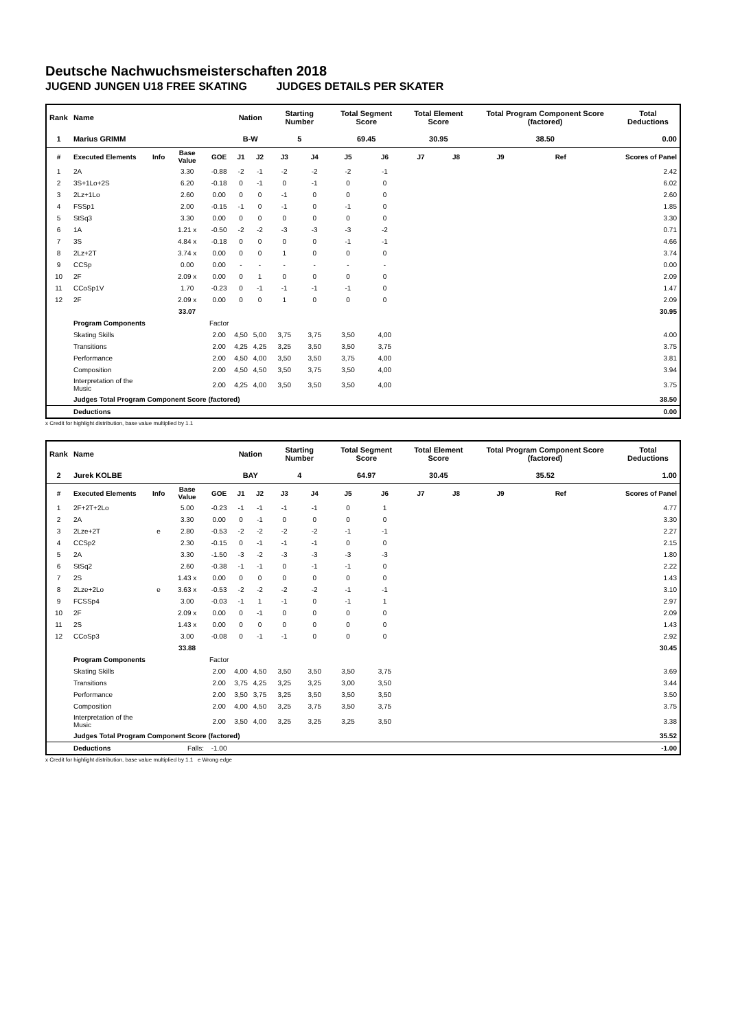Deutsche Nachwuchsmeisterschaften 2018
JUGEND JUNGEN U18 FREE SKATING JUDGES DETAILS PER SKATER
| Rank | Name | | | | Nation | | Starting Number | | Total Segment Score | | Total Element Score | | Total Program Component Score (factored) | | | Total Deductions |
| --- | --- | --- | --- | --- | --- | --- | --- | --- | --- | --- | --- | --- | --- | --- | --- | --- |
| 1 | Marius GRIMM | | | | B-W | | 5 | | 69.45 | | 30.95 | | 38.50 | | | 0.00 |
| # | Executed Elements | Info | Base Value | GOE | J1 | J2 | J3 | J4 | J5 | J6 | J7 | J8 | J9 | Ref | | Scores of Panel |
| 1 | 2A | | 3.30 | -0.88 | -2 | -1 | -2 | -2 | -2 | -1 | | | | | | 2.42 |
| 2 | 3S+1Lo+2S | | 6.20 | -0.18 | 0 | -1 | 0 | -1 | 0 | 0 | | | | | | 6.02 |
| 3 | 2Lz+1Lo | | 2.60 | 0.00 | 0 | 0 | -1 | 0 | 0 | 0 | | | | | | 2.60 |
| 4 | FSSp1 | | 2.00 | -0.15 | -1 | 0 | -1 | 0 | -1 | 0 | | | | | | 1.85 |
| 5 | StSq3 | | 3.30 | 0.00 | 0 | 0 | 0 | 0 | 0 | 0 | | | | | | 3.30 |
| 6 | 1A | | 1.21 x | -0.50 | -2 | -2 | -3 | -3 | -3 | -2 | | | | | | 0.71 |
| 7 | 3S | | 4.84 x | -0.18 | 0 | 0 | 0 | 0 | -1 | -1 | | | | | | 4.66 |
| 8 | 2Lz+2T | | 3.74 x | 0.00 | 0 | 0 | 1 | 0 | 0 | 0 | | | | | | 3.74 |
| 9 | CCSp | | 0.00 | 0.00 | - | - | - | - | - | - | | | | | | 0.00 |
| 10 | 2F | | 2.09 x | 0.00 | 0 | 1 | 0 | 0 | 0 | 0 | | | | | | 2.09 |
| 11 | CCoSp1V | | 1.70 | -0.23 | 0 | -1 | -1 | -1 | -1 | 0 | | | | | | 1.47 |
| 12 | 2F | | 2.09 x | 0.00 | 0 | 0 | 1 | 0 | 0 | 0 | | | | | | 2.09 |
| | | | 33.07 | | | | | | | | | | | | | 30.95 |
| | Program Components | | | Factor | | | | | | | | | | | | |
| | Skating Skills | | | 2.00 | 4,50 | 5,00 | 3,75 | 3,75 | 3,50 | 4,00 | | | | | | 4.00 |
| | Transitions | | | 2.00 | 4,25 | 4,25 | 3,25 | 3,50 | 3,50 | 3,75 | | | | | | 3.75 |
| | Performance | | | 2.00 | 4,50 | 4,00 | 3,50 | 3,50 | 3,75 | 4,00 | | | | | | 3.81 |
| | Composition | | | 2.00 | 4,50 | 4,50 | 3,50 | 3,75 | 3,50 | 4,00 | | | | | | 3.94 |
| | Interpretation of the Music | | | 2.00 | 4,25 | 4,00 | 3,50 | 3,50 | 3,50 | 4,00 | | | | | | 3.75 |
| | Judges Total Program Component Score (factored) | | | | | | | | | | | | | | | 38.50 |
| | Deductions | | | | | | | | | | | | | | | 0.00 |
x Credit for highlight distribution, base value multiplied by 1.1
| Rank | Name | | | | Nation | | Starting Number | | Total Segment Score | | Total Element Score | | Total Program Component Score (factored) | | | Total Deductions |
| --- | --- | --- | --- | --- | --- | --- | --- | --- | --- | --- | --- | --- | --- | --- | --- | --- |
| 2 | Jurek KOLBE | | | | BAY | | 4 | | 64.97 | | 30.45 | | 35.52 | | | 1.00 |
| # | Executed Elements | Info | Base Value | GOE | J1 | J2 | J3 | J4 | J5 | J6 | J7 | J8 | J9 | Ref | | Scores of Panel |
| 1 | 2F+2T+2Lo | | 5.00 | -0.23 | -1 | -1 | -1 | -1 | 0 | 1 | | | | | | 4.77 |
| 2 | 2A | | 3.30 | 0.00 | 0 | -1 | 0 | 0 | 0 | 0 | | | | | | 3.30 |
| 3 | 2Lze+2T | e | 2.80 | -0.53 | -2 | -2 | -2 | -2 | -1 | -1 | | | | | | 2.27 |
| 4 | CCSp2 | | 2.30 | -0.15 | 0 | -1 | -1 | -1 | 0 | 0 | | | | | | 2.15 |
| 5 | 2A | | 3.30 | -1.50 | -3 | -2 | -3 | -3 | -3 | -3 | | | | | | 1.80 |
| 6 | StSq2 | | 2.60 | -0.38 | -1 | -1 | 0 | -1 | -1 | 0 | | | | | | 2.22 |
| 7 | 2S | | 1.43 x | 0.00 | 0 | 0 | 0 | 0 | 0 | 0 | | | | | | 1.43 |
| 8 | 2Lze+2Lo | e | 3.63 x | -0.53 | -2 | -2 | -2 | -2 | -1 | -1 | | | | | | 3.10 |
| 9 | FCSSp4 | | 3.00 | -0.03 | -1 | 1 | -1 | 0 | -1 | 1 | | | | | | 2.97 |
| 10 | 2F | | 2.09 x | 0.00 | 0 | -1 | 0 | 0 | 0 | 0 | | | | | | 2.09 |
| 11 | 2S | | 1.43 x | 0.00 | 0 | 0 | 0 | 0 | 0 | 0 | | | | | | 1.43 |
| 12 | CCoSp3 | | 3.00 | -0.08 | 0 | -1 | -1 | 0 | 0 | 0 | | | | | | 2.92 |
| | | | 33.88 | | | | | | | | | | | | | 30.45 |
| | Program Components | | | Factor | | | | | | | | | | | | |
| | Skating Skills | | | 2.00 | 4,00 | 4,50 | 3,50 | 3,50 | 3,50 | 3,75 | | | | | | 3.69 |
| | Transitions | | | 2.00 | 3,75 | 4,25 | 3,25 | 3,25 | 3,00 | 3,50 | | | | | | 3.44 |
| | Performance | | | 2.00 | 3,50 | 3,75 | 3,25 | 3,50 | 3,50 | 3,50 | | | | | | 3.50 |
| | Composition | | | 2.00 | 4,00 | 4,50 | 3,25 | 3,75 | 3,50 | 3,75 | | | | | | 3.75 |
| | Interpretation of the Music | | | 2.00 | 3,50 | 4,00 | 3,25 | 3,25 | 3,25 | 3,50 | | | | | | 3.38 |
| | Judges Total Program Component Score (factored) | | | | | | | | | | | | | | | 35.52 |
| | Deductions | | Falls: | -1.00 | | | | | | | | | | | | -1.00 |
x Credit for highlight distribution, base value multiplied by 1.1 e Wrong edge